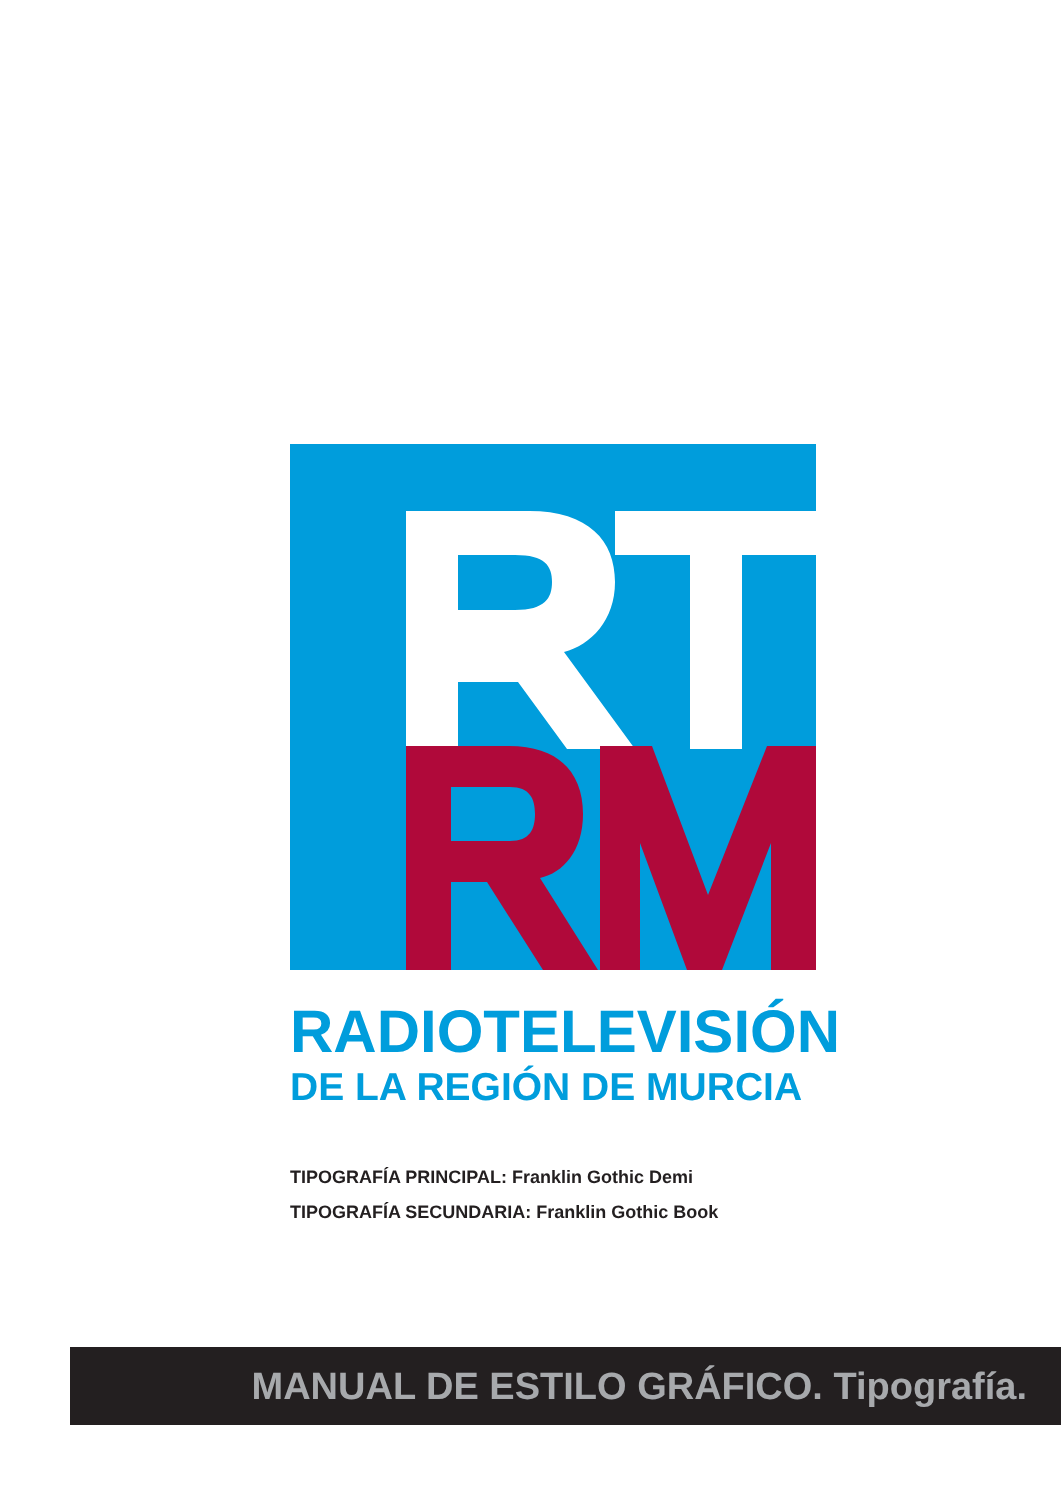RADIOTELEVISIÓN
DE LA REGIÓN DE MURCIA
TIPOGRAFÍA PRINCIPAL: Franklin Gothic Demi
TIPOGRAFÍA SECUNDARIA: Franklin Gothic Book
MANUAL DE ESTILO GRÁFICO. Tipografía.